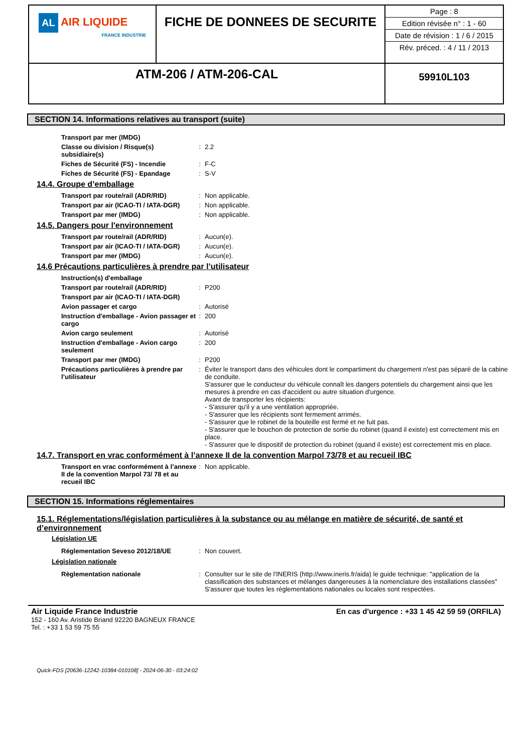| AL AIR LIQUIDE FRANCE INDUSTRIE | FICHE DE DONNEES DE SECURITE | Page : 8 Edition révisée n° : 1 - 60 Date de révision : 1 / 6 / 2015 Rév. préced. : 4 / 11 / 2013 |
| ATM-206 / ATM-206-CAL | | 59910L103 |
SECTION 14. Informations relatives au transport (suite)
| Transport par mer (IMDG) | | |
| Classe ou division / Risque(s) subsidiaire(s) | : | 2.2 |
| Fiches de Sécurité (FS) - Incendie | : | F-C |
| Fiches de Sécurité (FS) - Epandage | : | S-V |
14.4. Groupe d’emballage
| Transport par route/rail (ADR/RID) | : | Non applicable. |
| Transport par air (ICAO-TI / IATA-DGR) | : | Non applicable. |
| Transport par mer (IMDG) | : | Non applicable. |
14.5. Dangers pour l'environnement
| Transport par route/rail (ADR/RID) | : | Aucun(e). |
| Transport par air (ICAO-TI / IATA-DGR) | : | Aucun(e). |
| Transport par mer (IMDG) | : | Aucun(e). |
14.6 Précautions particulières à prendre par l’utilisateur
| Instruction(s) d'emballage | | |
| Transport par route/rail (ADR/RID) | : | P200 |
| Transport par air (ICAO-TI / IATA-DGR) | | |
| Avion passager et cargo | : | Autorisé |
| Instruction d'emballage - Avion passager et cargo | : | 200 |
| Avion cargo seulement | : | Autorisé |
| Instruction d'emballage - Avion cargo seulement | : | 200 |
| Transport par mer (IMDG) | : | P200 |
| Précautions particulières à prendre par l’utilisateur | : | Éviter le transport dans des véhicules dont le compartiment du chargement n'est pas séparé de la cabine de conduite. S'assurer que le conducteur du véhicule connaît les dangers potentiels du chargement ainsi que les mesures à prendre en cas d'accident ou autre situation d'urgence. Avant de transporter les récipients: - S'assurer qu'il y a une ventilation appropriée. - S'assurer que les récipients sont fermement arrimés. - S'assurer que le robinet de la bouteille est fermé et ne fuit pas. - S'assurer que le bouchon de protection de sortie du robinet (quand il existe) est correctement mis en place. - S'assurer que le dispositif de protection du robinet (quand il existe) est correctement mis en place. |
14.7. Transport en vrac conformément à l’annexe II de la convention Marpol 73/78 et au recueil IBC
| Transport en vrac conformément à l’annexe II de la convention Marpol 73/ 78 et au recueil IBC | : | Non applicable. |
SECTION 15. Informations réglementaires
15.1. Réglementations/législation particulières à la substance ou au mélange en matière de sécurité, de santé et d’environnement
Législation UE
| Réglementation Seveso 2012/18/UE | : | Non couvert. |
Législation nationale
| Règlementation nationale | : | Consulter sur le site de l'INERIS (http://www.ineris.fr/aida) le guide technique: "application de la classification des substances et mélanges dangereuses à la nomenclature des installations classées" S'assurer que toutes les réglementations nationales ou locales sont respectées. |
Air Liquide France Industrie
152 - 160 Av. Aristide Briand 92220 BAGNEUX FRANCE
Tel. : +33 1 53 59 75 55
En cas d'urgence : +33 1 45 42 59 59 (ORFILA)
Quick-FDS [20636-12242-10384-010108] - 2024-06-30 - 03:24:02